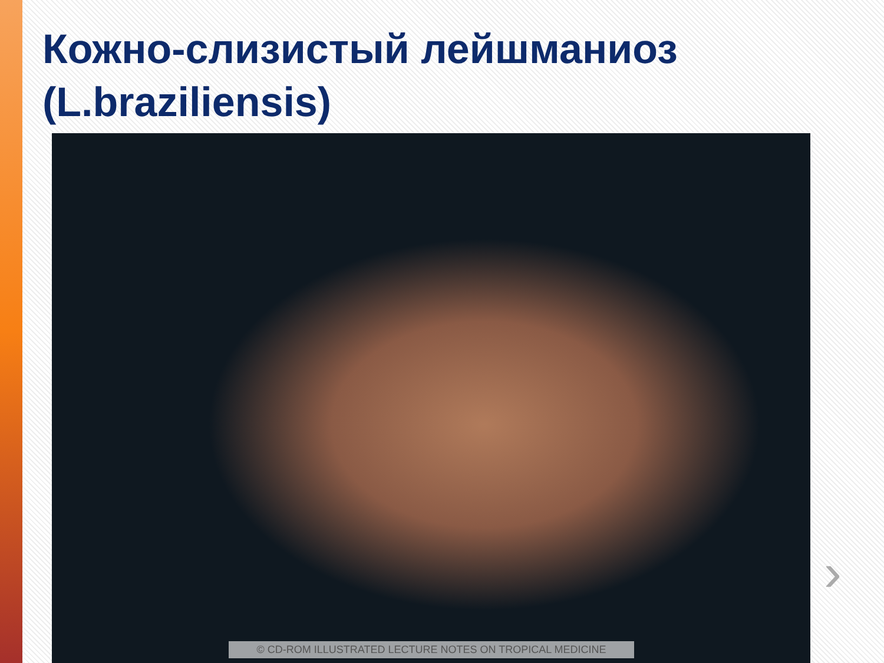Кожно-слизистый лейшманиоз (L.braziliensis)
© CD-ROM ILLUSTRATED LECTURE NOTES ON TROPICAL MEDICINE
›